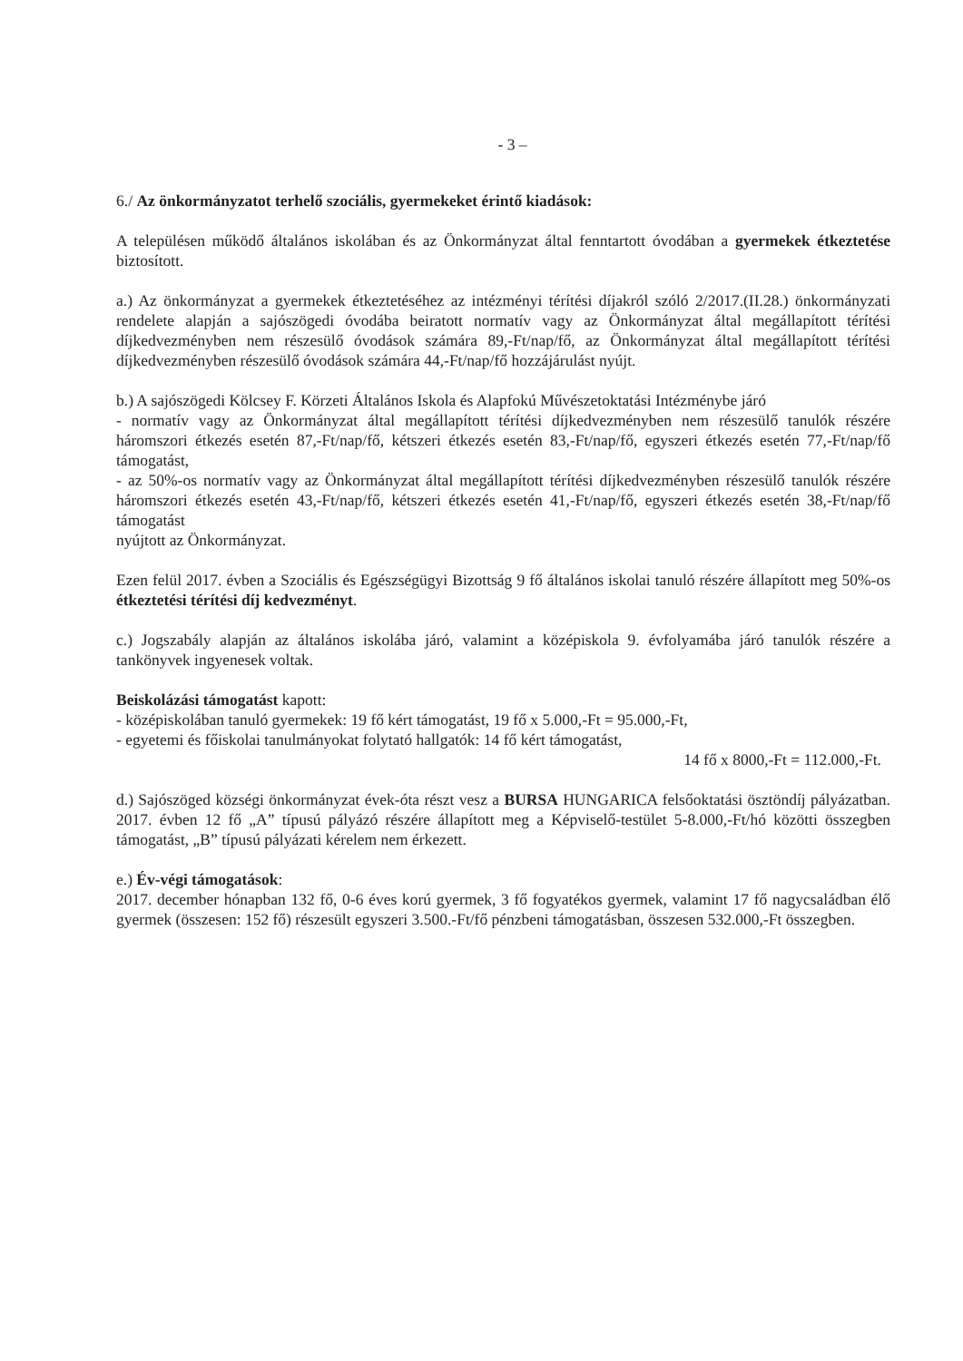- 3 –
6./ Az önkormányzatot terhelő szociális, gyermekeket érintő kiadások:
A településen működő általános iskolában és az Önkormányzat által fenntartott óvodában a gyermekek étkeztetése biztosított.
a.) Az önkormányzat a gyermekek étkeztetéséhez az intézményi térítési díjakról szóló 2/2017.(II.28.) önkormányzati rendelete alapján a sajószögedi óvodába beiratott normatív vagy az Önkormányzat által megállapított térítési díjkedvezményben nem részesülő óvodások számára 89,-Ft/nap/fő, az Önkormányzat által megállapított térítési díjkedvezményben részesülő óvodások számára 44,-Ft/nap/fő hozzájárulást nyújt.
b.) A sajószögedi Kölcsey F. Körzeti Általános Iskola és Alapfokú Művészetoktatási Intézménybe járó
- normatív vagy az Önkormányzat által megállapított térítési díjkedvezményben nem részesülő tanulók részére háromszori étkezés esetén 87,-Ft/nap/fő, kétszeri étkezés esetén 83,-Ft/nap/fő, egyszeri étkezés esetén 77,-Ft/nap/fő támogatást,
- az 50%-os normatív vagy az Önkormányzat által megállapított térítési díjkedvezményben részesülő tanulók részére háromszori étkezés esetén 43,-Ft/nap/fő, kétszeri étkezés esetén 41,-Ft/nap/fő, egyszeri étkezés esetén 38,-Ft/nap/fő támogatást
nyújtott az Önkormányzat.
Ezen felül 2017. évben a Szociális és Egészségügyi Bizottság 9 fő általános iskolai tanuló részére állapított meg 50%-os étkeztetési térítési díj kedvezményt.
c.) Jogszabály alapján az általános iskolába járó, valamint a középiskola 9. évfolyamába járó tanulók részére a tankönyvek ingyenesek voltak.
Beiskolázási támogatást kapott:
- középiskolában tanuló gyermekek: 19 fő kért támogatást, 19 fő x 5.000,-Ft = 95.000,-Ft,
- egyetemi és főiskolai tanulmányokat folytató hallgatók: 14 fő kért támogatást,
14 fő x 8000,-Ft = 112.000,-Ft.
d.) Sajószöged községi önkormányzat évek-óta részt vesz a BURSA HUNGARICA felsőoktatási ösztöndíj pályázatban. 2017. évben 12 fő „A” típusú pályázó részére állapított meg a Képviselő-testület 5-8.000,-Ft/hó közötti összegben támogatást, „B” típusú pályázati kérelem nem érkezett.
e.) Év-végi támogatások:
2017. december hónapban 132 fő, 0-6 éves korú gyermek, 3 fő fogyatékos gyermek, valamint 17 fő nagycsaládban élő gyermek (összesen: 152 fő) részesült egyszeri 3.500.-Ft/fő pénzbeni támogatásban, összesen 532.000,-Ft összegben.